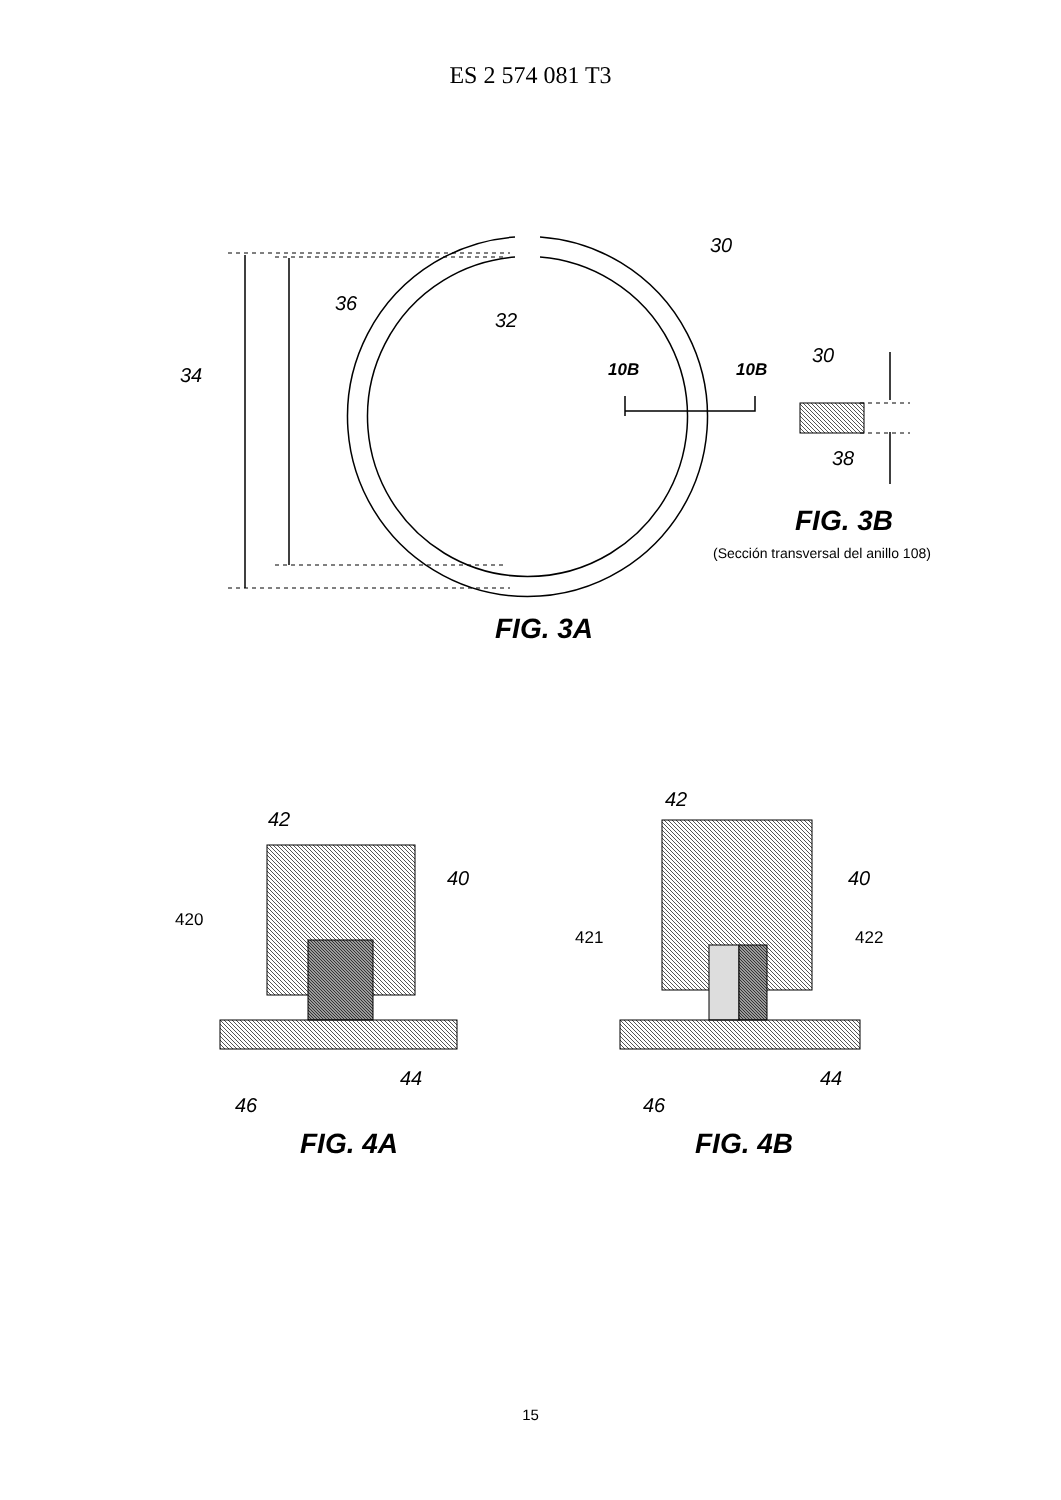ES 2 574 081 T3
30
32
36
34
10B
10B
30
38
FIG. 3B
(Sección transversal del anillo 108)
FIG. 3A
42
40
420
44
46
FIG. 4A
42
40
421
422
44
46
FIG. 4B
15